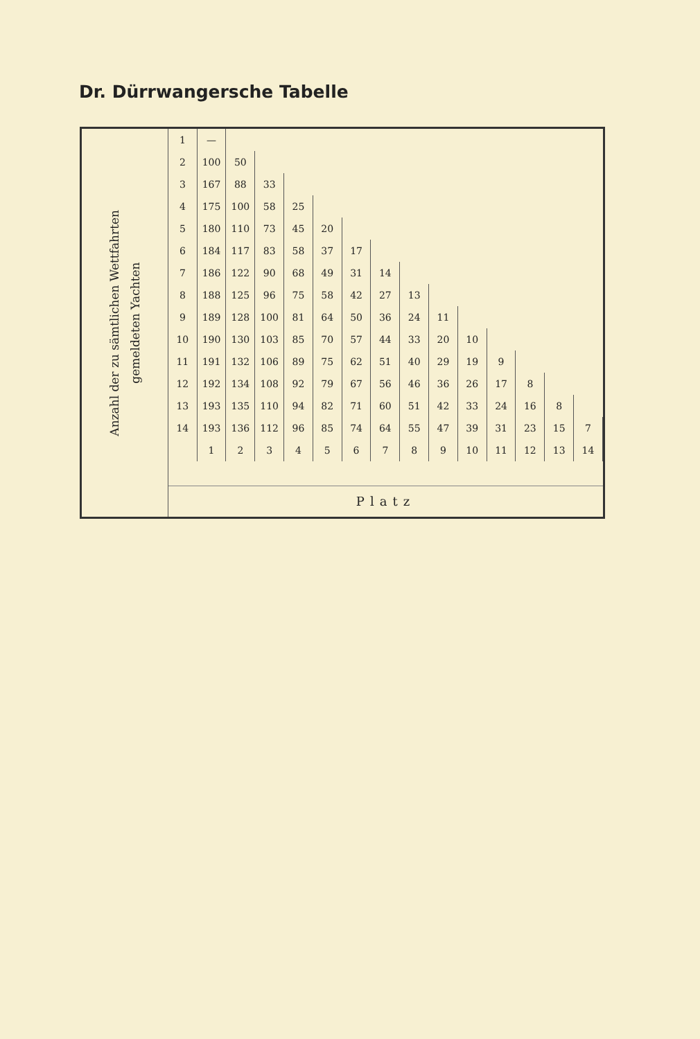Dr. Dürrwangersche Tabelle
Anzahl der zu sämtlichen Wettfahrten
gemeldeten Yachten
| 1 | — | | | | | | | | | | | | | |
| 2 | 100 | 50 | | | | | | | | | | | | |
| 3 | 167 | 88 | 33 | | | | | | | | | | | |
| 4 | 175 | 100 | 58 | 25 | | | | | | | | | | |
| 5 | 180 | 110 | 73 | 45 | 20 | | | | | | | | | |
| 6 | 184 | 117 | 83 | 58 | 37 | 17 | | | | | | | | |
| 7 | 186 | 122 | 90 | 68 | 49 | 31 | 14 | | | | | | | |
| 8 | 188 | 125 | 96 | 75 | 58 | 42 | 27 | 13 | | | | | | |
| 9 | 189 | 128 | 100 | 81 | 64 | 50 | 36 | 24 | 11 | | | | | |
| 10 | 190 | 130 | 103 | 85 | 70 | 57 | 44 | 33 | 20 | 10 | | | | |
| 11 | 191 | 132 | 106 | 89 | 75 | 62 | 51 | 40 | 29 | 19 | 9 | | | |
| 12 | 192 | 134 | 108 | 92 | 79 | 67 | 56 | 46 | 36 | 26 | 17 | 8 | | |
| 13 | 193 | 135 | 110 | 94 | 82 | 71 | 60 | 51 | 42 | 33 | 24 | 16 | 8 | |
| 14 | 193 | 136 | 112 | 96 | 85 | 74 | 64 | 55 | 47 | 39 | 31 | 23 | 15 | 7 |
| | 1 | 2 | 3 | 4 | 5 | 6 | 7 | 8 | 9 | 10 | 11 | 12 | 13 | 14 |
Platz